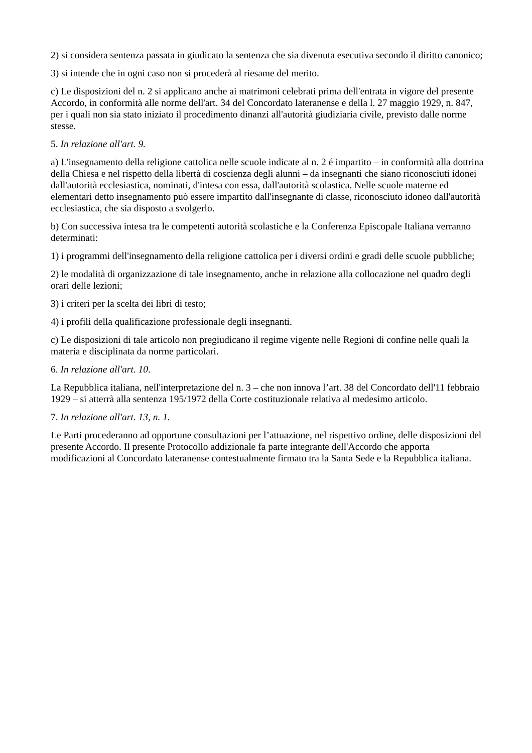2) si considera sentenza passata in giudicato la sentenza che sia divenuta esecutiva secondo il diritto canonico;
3) si intende che in ogni caso non si procederà al riesame del merito.
c) Le disposizioni del n. 2 si applicano anche ai matrimoni celebrati prima dell'entrata in vigore del presente Accordo, in conformità alle norme dell'art. 34 del Concordato lateranense e della l. 27 maggio 1929, n. 847, per i quali non sia stato iniziato il procedimento dinanzi all'autorità giudiziaria civile, previsto dalle norme stesse.
5. In relazione all'art. 9.
a) L'insegnamento della religione cattolica nelle scuole indicate al n. 2 é impartito – in conformità alla dottrina della Chiesa e nel rispetto della libertà di coscienza degli alunni – da insegnanti che siano riconosciuti idonei dall'autorità ecclesiastica, nominati, d'intesa con essa, dall'autorità scolastica. Nelle scuole materne ed elementari detto insegnamento può essere impartito dall'insegnante di classe, riconosciuto idoneo dall'autorità ecclesiastica, che sia disposto a svolgerlo.
b) Con successiva intesa tra le competenti autorità scolastiche e la Conferenza Episcopale Italiana verranno determinati:
1) i programmi dell'insegnamento della religione cattolica per i diversi ordini e gradi delle scuole pubbliche;
2) le modalità di organizzazione di tale insegnamento, anche in relazione alla collocazione nel quadro degli orari delle lezioni;
3) i criteri per la scelta dei libri di testo;
4) i profili della qualificazione professionale degli insegnanti.
c) Le disposizioni di tale articolo non pregiudicano il regime vigente nelle Regioni di confine nelle quali la materia e disciplinata da norme particolari.
6. In relazione all'art. 10.
La Repubblica italiana, nell'interpretazione del n. 3 – che non innova l’art. 38 del Concordato dell'11 febbraio 1929 – si atterrà alla sentenza 195/1972 della Corte costituzionale relativa al medesimo articolo.
7. In relazione all'art. 13, n. 1.
Le Parti procederanno ad opportune consultazioni per l’attuazione, nel rispettivo ordine, delle disposizioni del presente Accordo. Il presente Protocollo addizionale fa parte integrante dell'Accordo che apporta modificazioni al Concordato lateranense contestualmente firmato tra la Santa Sede e la Repubblica italiana.